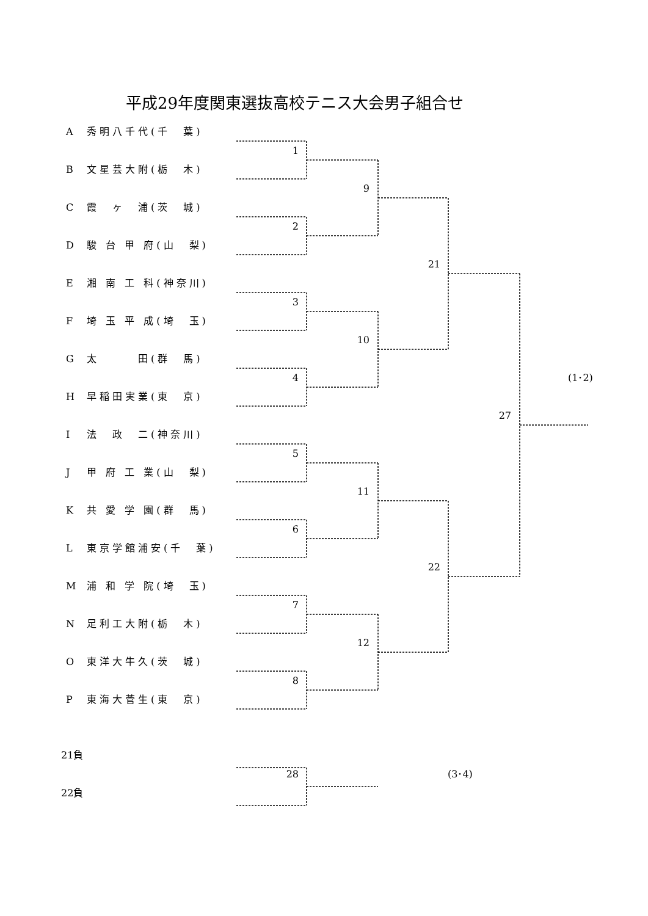平成29年度関東選抜高校テニス大会男子組合せ
A秀明八千代(千　葉)
1
B文星芸大附(栃　木)
9
C霞　ヶ　浦(茨　城)
2
D駿 台 甲 府(山　梨)
21
E湘 南 工 科(神奈川)
3
F埼 玉 平 成(埼　玉)
10
G太　　　田(群　馬)
4
(1･2)
H早稲田実業(東　京)
27
I法　政　二(神奈川)
5
J甲 府 工 業(山　梨)
11
K共 愛 学 園(群　馬)
6
L東京学館浦安(千　葉)
22
M浦 和 学 院(埼　玉)
7
N足利工大附(栃　木)
12
O東洋大牛久(茨　城)
8
P東海大菅生(東　京)
21負
28
(3･4)
22負